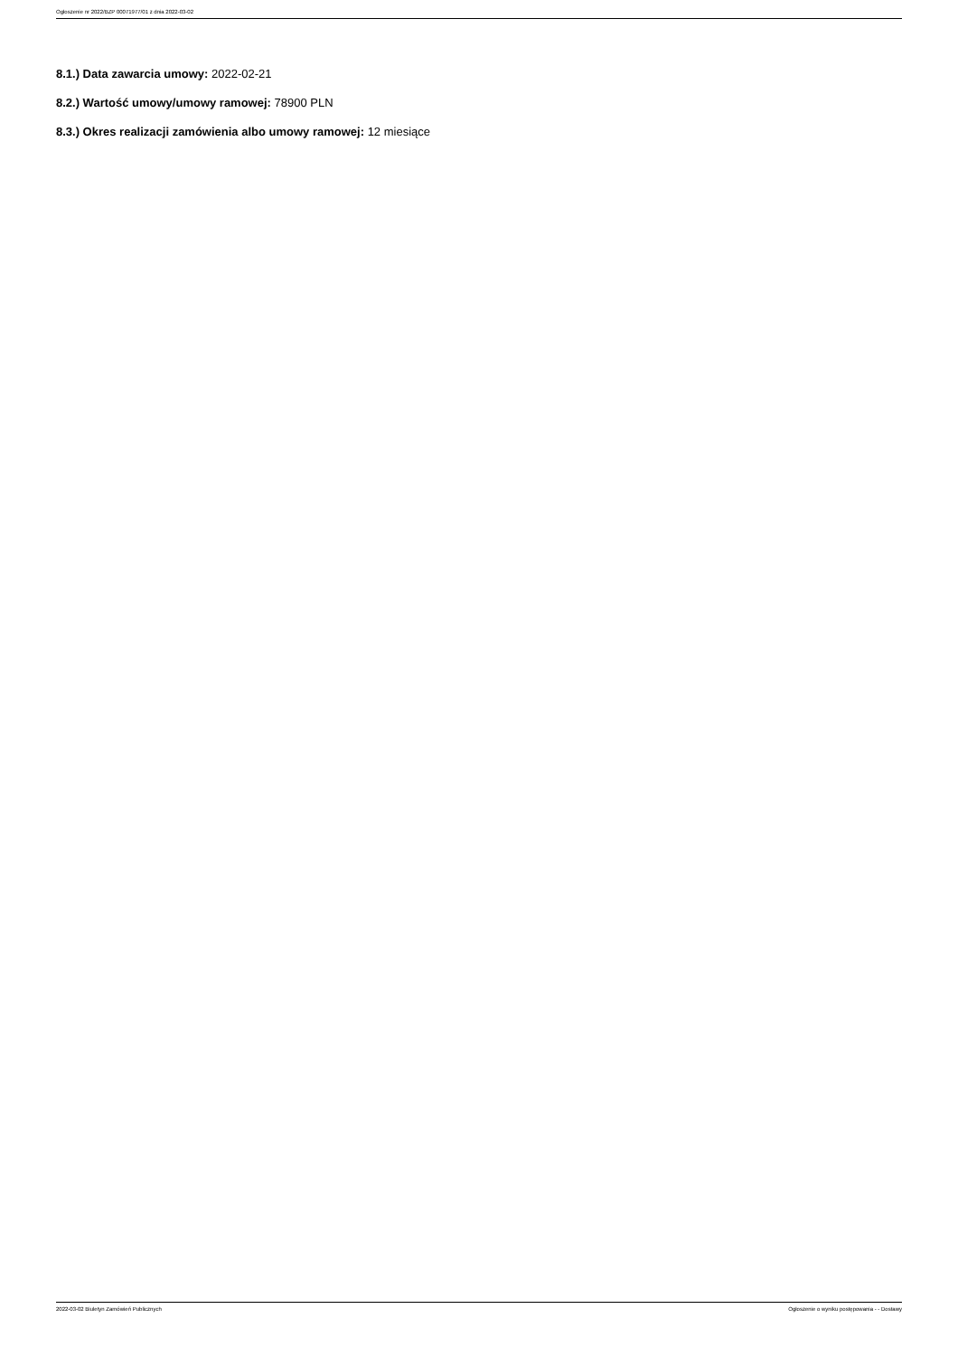Ogłoszenie nr 2022/BZP 00071977/01 z dnia 2022-03-02
8.1.) Data zawarcia umowy: 2022-02-21
8.2.) Wartość umowy/umowy ramowej: 78900 PLN
8.3.) Okres realizacji zamówienia albo umowy ramowej: 12 miesiące
2022-03-02 Biuletyn Zamówień Publicznych Ogłoszenie o wyniku postępowania - - Dostawy